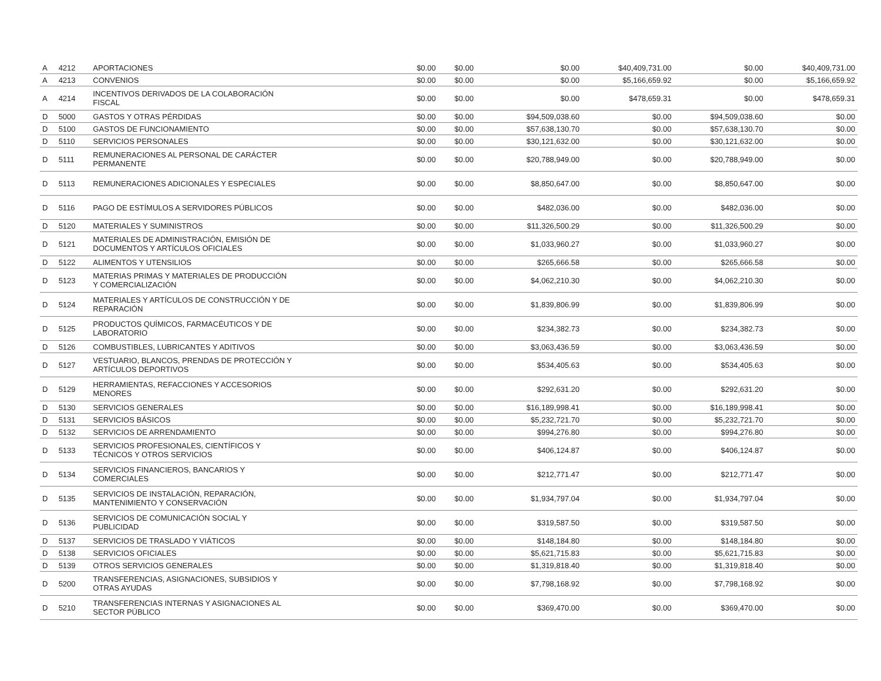| A | 4212 | APORTACIONES | $0.00 | $0.00 | $0.00 | $40,409,731.00 | $0.00 | $40,409,731.00 |
| A | 4213 | CONVENIOS | $0.00 | $0.00 | $0.00 | $5,166,659.92 | $0.00 | $5,166,659.92 |
| A | 4214 | INCENTIVOS DERIVADOS DE LA COLABORACIÓN FISCAL | $0.00 | $0.00 | $0.00 | $478,659.31 | $0.00 | $478,659.31 |
| D | 5000 | GASTOS Y OTRAS PÉRDIDAS | $0.00 | $0.00 | $94,509,038.60 | $0.00 | $94,509,038.60 | $0.00 |
| D | 5100 | GASTOS DE FUNCIONAMIENTO | $0.00 | $0.00 | $57,638,130.70 | $0.00 | $57,638,130.70 | $0.00 |
| D | 5110 | SERVICIOS PERSONALES | $0.00 | $0.00 | $30,121,632.00 | $0.00 | $30,121,632.00 | $0.00 |
| D | 5111 | REMUNERACIONES AL PERSONAL DE CARÁCTER PERMANENTE | $0.00 | $0.00 | $20,788,949.00 | $0.00 | $20,788,949.00 | $0.00 |
| D | 5113 | REMUNERACIONES ADICIONALES Y ESPECIALES | $0.00 | $0.00 | $8,850,647.00 | $0.00 | $8,850,647.00 | $0.00 |
| D | 5116 | PAGO DE ESTÍMULOS A SERVIDORES PÚBLICOS | $0.00 | $0.00 | $482,036.00 | $0.00 | $482,036.00 | $0.00 |
| D | 5120 | MATERIALES Y SUMINISTROS | $0.00 | $0.00 | $11,326,500.29 | $0.00 | $11,326,500.29 | $0.00 |
| D | 5121 | MATERIALES DE ADMINISTRACIÓN, EMISIÓN DE DOCUMENTOS Y ARTÍCULOS OFICIALES | $0.00 | $0.00 | $1,033,960.27 | $0.00 | $1,033,960.27 | $0.00 |
| D | 5122 | ALIMENTOS Y UTENSILIOS | $0.00 | $0.00 | $265,666.58 | $0.00 | $265,666.58 | $0.00 |
| D | 5123 | MATERIAS PRIMAS Y MATERIALES DE PRODUCCIÓN Y COMERCIALIZACIÓN | $0.00 | $0.00 | $4,062,210.30 | $0.00 | $4,062,210.30 | $0.00 |
| D | 5124 | MATERIALES Y ARTÍCULOS DE CONSTRUCCIÓN Y DE REPARACIÓN | $0.00 | $0.00 | $1,839,806.99 | $0.00 | $1,839,806.99 | $0.00 |
| D | 5125 | PRODUCTOS QUÍMICOS, FARMACÉUTICOS Y DE LABORATORIO | $0.00 | $0.00 | $234,382.73 | $0.00 | $234,382.73 | $0.00 |
| D | 5126 | COMBUSTIBLES, LUBRICANTES Y ADITIVOS | $0.00 | $0.00 | $3,063,436.59 | $0.00 | $3,063,436.59 | $0.00 |
| D | 5127 | VESTUARIO, BLANCOS, PRENDAS DE PROTECCIÓN Y ARTÍCULOS DEPORTIVOS | $0.00 | $0.00 | $534,405.63 | $0.00 | $534,405.63 | $0.00 |
| D | 5129 | HERRAMIENTAS, REFACCIONES Y ACCESORIOS MENORES | $0.00 | $0.00 | $292,631.20 | $0.00 | $292,631.20 | $0.00 |
| D | 5130 | SERVICIOS GENERALES | $0.00 | $0.00 | $16,189,998.41 | $0.00 | $16,189,998.41 | $0.00 |
| D | 5131 | SERVICIOS BÁSICOS | $0.00 | $0.00 | $5,232,721.70 | $0.00 | $5,232,721.70 | $0.00 |
| D | 5132 | SERVICIOS DE ARRENDAMIENTO | $0.00 | $0.00 | $994,276.80 | $0.00 | $994,276.80 | $0.00 |
| D | 5133 | SERVICIOS PROFESIONALES, CIENTÍFICOS Y TÉCNICOS Y OTROS SERVICIOS | $0.00 | $0.00 | $406,124.87 | $0.00 | $406,124.87 | $0.00 |
| D | 5134 | SERVICIOS FINANCIEROS, BANCARIOS Y COMERCIALES | $0.00 | $0.00 | $212,771.47 | $0.00 | $212,771.47 | $0.00 |
| D | 5135 | SERVICIOS DE INSTALACIÓN, REPARACIÓN, MANTENIMIENTO Y CONSERVACIÓN | $0.00 | $0.00 | $1,934,797.04 | $0.00 | $1,934,797.04 | $0.00 |
| D | 5136 | SERVICIOS DE COMUNICACIÓN SOCIAL Y PUBLICIDAD | $0.00 | $0.00 | $319,587.50 | $0.00 | $319,587.50 | $0.00 |
| D | 5137 | SERVICIOS DE TRASLADO Y VIÁTICOS | $0.00 | $0.00 | $148,184.80 | $0.00 | $148,184.80 | $0.00 |
| D | 5138 | SERVICIOS OFICIALES | $0.00 | $0.00 | $5,621,715.83 | $0.00 | $5,621,715.83 | $0.00 |
| D | 5139 | OTROS SERVICIOS GENERALES | $0.00 | $0.00 | $1,319,818.40 | $0.00 | $1,319,818.40 | $0.00 |
| D | 5200 | TRANSFERENCIAS, ASIGNACIONES, SUBSIDIOS Y OTRAS AYUDAS | $0.00 | $0.00 | $7,798,168.92 | $0.00 | $7,798,168.92 | $0.00 |
| D | 5210 | TRANSFERENCIAS INTERNAS Y ASIGNACIONES AL SECTOR PÚBLICO | $0.00 | $0.00 | $369,470.00 | $0.00 | $369,470.00 | $0.00 |